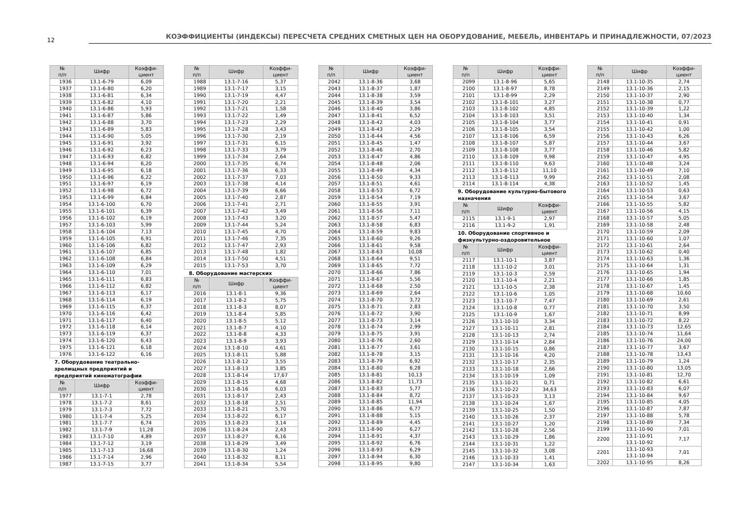12
КОЭФФИЦИЕНТЫ (ИНДЕКСЫ) ПЕРЕСЧЕТА СРЕДНИХ СМЕТНЫХ ЦЕН НА ОБОРУДОВАНИЕ, МЕБЕЛЬ, ИНВЕНТАРЬ И ПРИНАДЛЕЖНОСТИ, 07/2023
| № п/п | Шифр | Коэффи- циент |
| --- | --- | --- |
| 1936 | 13.1-6-79 | 6,09 |
| 1937 | 13.1-6-80 | 6,20 |
| 1938 | 13.1-6-81 | 6,34 |
| 1939 | 13.1-6-82 | 4,10 |
| 1940 | 13.1-6-86 | 5,93 |
| 1941 | 13.1-6-87 | 5,86 |
| 1942 | 13.1-6-88 | 3,70 |
| 1943 | 13.1-6-89 | 5,83 |
| 1944 | 13.1-6-90 | 5,05 |
| 1945 | 13.1-6-91 | 3,92 |
| 1946 | 13.1-6-92 | 6,23 |
| 1947 | 13.1-6-93 | 6,82 |
| 1948 | 13.1-6-94 | 6,20 |
| 1949 | 13.1-6-95 | 6,18 |
| 1950 | 13.1-6-96 | 6,22 |
| 1951 | 13.1-6-97 | 6,19 |
| 1952 | 13.1-6-98 | 6,72 |
| 1953 | 13.1-6-99 | 6,84 |
| 1954 | 13.1-6-100 | 6,70 |
| 1955 | 13.1-6-101 | 6,39 |
| 1956 | 13.1-6-102 | 6,19 |
| 1957 | 13.1-6-103 | 5,99 |
| 1958 | 13.1-6-104 | 7,13 |
| 1959 | 13.1-6-105 | 6,91 |
| 1960 | 13.1-6-106 | 6,82 |
| 1961 | 13.1-6-107 | 6,85 |
| 1962 | 13.1-6-108 | 6,84 |
| 1963 | 13.1-6-109 | 6,29 |
| 1964 | 13.1-6-110 | 7,01 |
| 1965 | 13.1-6-111 | 6,83 |
| 1966 | 13.1-6-112 | 6,82 |
| 1967 | 13.1-6-113 | 6,17 |
| 1968 | 13.1-6-114 | 6,19 |
| 1969 | 13.1-6-115 | 6,37 |
| 1970 | 13.1-6-116 | 6,42 |
| 1971 | 13.1-6-117 | 6,40 |
| 1972 | 13.1-6-118 | 6,14 |
| 1973 | 13.1-6-119 | 6,37 |
| 1974 | 13.1-6-120 | 6,43 |
| 1975 | 13.1-6-121 | 6,18 |
| 1976 | 13.1-6-122 | 6,16 |
7. Оборудование театрально-зрелищных предприятий и предприятий кинематографии
| № п/п | Шифр | Коэффи- циент |
| --- | --- | --- |
| 1977 | 13.1-7-1 | 2,78 |
| 1978 | 13.1-7-2 | 8,61 |
| 1979 | 13.1-7-3 | 7,72 |
| 1980 | 13.1-7-4 | 5,25 |
| 1981 | 13.1-7-7 | 6,74 |
| 1982 | 13.1-7-9 | 11,28 |
| 1983 | 13.1-7-10 | 4,89 |
| 1984 | 13.1-7-12 | 3,19 |
| 1985 | 13.1-7-13 | 16,68 |
| 1986 | 13.1-7-14 | 2,96 |
| 1987 | 13.1-7-15 | 3,77 |
| № п/п | Шифр | Коэффи- циент |
| --- | --- | --- |
| 1988 | 13.1-7-16 | 5,37 |
| 1989 | 13.1-7-17 | 3,15 |
| 1990 | 13.1-7-19 | 4,47 |
| 1991 | 13.1-7-20 | 2,21 |
| 1992 | 13.1-7-21 | 1,58 |
| 1993 | 13.1-7-22 | 1,49 |
| 1994 | 13.1-7-23 | 2,29 |
| 1995 | 13.1-7-28 | 3,43 |
| 1996 | 13.1-7-30 | 2,19 |
| 1997 | 13.1-7-31 | 6,15 |
| 1998 | 13.1-7-33 | 3,79 |
| 1999 | 13.1-7-34 | 2,64 |
| 2000 | 13.1-7-35 | 6,74 |
| 2001 | 13.1-7-36 | 6,33 |
| 2002 | 13.1-7-37 | 7,03 |
| 2003 | 13.1-7-38 | 4,14 |
| 2004 | 13.1-7-39 | 6,66 |
| 2005 | 13.1-7-40 | 2,87 |
| 2006 | 13.1-7-41 | 2,71 |
| 2007 | 13.1-7-42 | 3,49 |
| 2008 | 13.1-7-43 | 3,20 |
| 2009 | 13.1-7-44 | 5,24 |
| 2010 | 13.1-7-45 | 4,70 |
| 2011 | 13.1-7-46 | 7,35 |
| 2012 | 13.1-7-47 | 2,93 |
| 2013 | 13.1-7-48 | 1,82 |
| 2014 | 13.1-7-50 | 4,51 |
| 2015 | 13.1-7-53 | 3,70 |
8. Оборудование мастерских
| № п/п | Шифр | Коэффи- циент |
| --- | --- | --- |
| 2016 | 13.1-8-1 | 9,36 |
| 2017 | 13.1-8-2 | 5,75 |
| 2018 | 13.1-8-3 | 8,07 |
| 2019 | 13.1-8-4 | 5,85 |
| 2020 | 13.1-8-5 | 5,12 |
| 2021 | 13.1-8-7 | 4,10 |
| 2022 | 13.1-8-8 | 4,33 |
| 2023 | 13.1-8-9 | 3,93 |
| 2024 | 13.1-8-10 | 4,61 |
| 2025 | 13.1-8-11 | 5,88 |
| 2026 | 13.1-8-12 | 3,55 |
| 2027 | 13.1-8-13 | 3,85 |
| 2028 | 13.1-8-14 | 17,67 |
| 2029 | 13.1-8-15 | 4,68 |
| 2030 | 13.1-8-16 | 6,03 |
| 2031 | 13.1-8-17 | 2,43 |
| 2032 | 13.1-8-18 | 2,51 |
| 2033 | 13.1-8-21 | 5,70 |
| 2034 | 13.1-8-22 | 6,17 |
| 2035 | 13.1-8-23 | 3,14 |
| 2036 | 13.1-8-24 | 2,43 |
| 2037 | 13.1-8-27 | 6,16 |
| 2038 | 13.1-8-29 | 3,49 |
| 2039 | 13.1-8-30 | 1,24 |
| 2040 | 13.1-8-32 | 8,11 |
| 2041 | 13.1-8-34 | 5,54 |
| № п/п | Шифр | Коэффи- циент |
| --- | --- | --- |
| 2042 | 13.1-8-36 | 3,68 |
| 2043 | 13.1-8-37 | 1,87 |
| 2044 | 13.1-8-38 | 3,59 |
| 2045 | 13.1-8-39 | 3,54 |
| 2046 | 13.1-8-40 | 3,86 |
| 2047 | 13.1-8-41 | 6,52 |
| 2048 | 13.1-8-42 | 4,03 |
| 2049 | 13.1-8-43 | 2,29 |
| 2050 | 13.1-8-44 | 4,56 |
| 2051 | 13.1-8-45 | 1,47 |
| 2052 | 13.1-8-46 | 2,70 |
| 2053 | 13.1-8-47 | 4,86 |
| 2054 | 13.1-8-48 | 2,06 |
| 2055 | 13.1-8-49 | 4,34 |
| 2056 | 13.1-8-50 | 9,33 |
| 2057 | 13.1-8-51 | 4,61 |
| 2058 | 13.1-8-53 | 6,72 |
| 2059 | 13.1-8-54 | 7,19 |
| 2060 | 13.1-8-55 | 3,91 |
| 2061 | 13.1-8-56 | 7,11 |
| 2062 | 13.1-8-57 | 5,47 |
| 2063 | 13.1-8-58 | 6,83 |
| 2064 | 13.1-8-59 | 9,83 |
| 2065 | 13.1-8-60 | 9,26 |
| 2066 | 13.1-8-61 | 9,58 |
| 2067 | 13.1-8-63 | 10,08 |
| 2068 | 13.1-8-64 | 9,51 |
| 2069 | 13.1-8-65 | 7,72 |
| 2070 | 13.1-8-66 | 7,86 |
| 2071 | 13.1-8-67 | 5,56 |
| 2072 | 13.1-8-68 | 2,50 |
| 2073 | 13.1-8-69 | 2,64 |
| 2074 | 13.1-8-70 | 3,72 |
| 2075 | 13.1-8-71 | 2,83 |
| 2076 | 13.1-8-72 | 3,90 |
| 2077 | 13.1-8-73 | 3,14 |
| 2078 | 13.1-8-74 | 2,99 |
| 2079 | 13.1-8-75 | 3,91 |
| 2080 | 13.1-8-76 | 2,60 |
| 2081 | 13.1-8-77 | 3,61 |
| 2082 | 13.1-8-78 | 3,15 |
| 2083 | 13.1-8-79 | 6,92 |
| 2084 | 13.1-8-80 | 6,28 |
| 2085 | 13.1-8-81 | 10,13 |
| 2086 | 13.1-8-82 | 11,73 |
| 2087 | 13.1-8-83 | 5,77 |
| 2088 | 13.1-8-84 | 8,72 |
| 2089 | 13.1-8-85 | 11,94 |
| 2090 | 13.1-8-86 | 6,77 |
| 2091 | 13.1-8-88 | 5,15 |
| 2092 | 13.1-8-89 | 4,45 |
| 2093 | 13.1-8-90 | 6,27 |
| 2094 | 13.1-8-91 | 4,37 |
| 2095 | 13.1-8-92 | 6,76 |
| 2096 | 13.1-8-93 | 6,29 |
| 2097 | 13.1-8-94 | 6,30 |
| 2098 | 13.1-8-95 | 9,80 |
| № п/п | Шифр | Коэффи- циент |
| --- | --- | --- |
| 2099 | 13.1-8-96 | 5,65 |
| 2100 | 13.1-8-97 | 8,78 |
| 2101 | 13.1-8-99 | 2,29 |
| 2102 | 13.1-8-101 | 3,27 |
| 2103 | 13.1-8-102 | 4,85 |
| 2104 | 13.1-8-103 | 3,51 |
| 2105 | 13.1-8-104 | 3,77 |
| 2106 | 13.1-8-105 | 3,54 |
| 2107 | 13.1-8-106 | 6,59 |
| 2108 | 13.1-8-107 | 5,87 |
| 2109 | 13.1-8-108 | 3,77 |
| 2110 | 13.1-8-109 | 9,98 |
| 2111 | 13.1-8-110 | 9,63 |
| 2112 | 13.1-8-112 | 11,10 |
| 2113 | 13.1-8-113 | 9,99 |
| 2114 | 13.1-8-114 | 4,38 |
9. Оборудование культурно-бытового назначения
| № п/п | Шифр | Коэффи- циент |
| --- | --- | --- |
| 2115 | 13.1-9-1 | 2,97 |
| 2116 | 13.1-9-2 | 1,91 |
10. Оборудование спортивное и физкультурно-оздоровительное
| № п/п | Шифр | Коэффи- циент |
| --- | --- | --- |
| 2117 | 13.1-10-1 | 3,87 |
| 2118 | 13.1-10-2 | 3,01 |
| 2119 | 13.1-10-3 | 2,59 |
| 2120 | 13.1-10-4 | 2,21 |
| 2121 | 13.1-10-5 | 2,38 |
| 2122 | 13.1-10-6 | 1,05 |
| 2123 | 13.1-10-7 | 7,47 |
| 2124 | 13.1-10-8 | 0,77 |
| 2125 | 13.1-10-9 | 1,67 |
| 2126 | 13.1-10-10 | 3,34 |
| 2127 | 13.1-10-11 | 2,81 |
| 2128 | 13.1-10-13 | 2,74 |
| 2129 | 13.1-10-14 | 2,84 |
| 2130 | 13.1-10-15 | 0,86 |
| 2131 | 13.1-10-16 | 4,20 |
| 2132 | 13.1-10-17 | 2,35 |
| 2133 | 13.1-10-18 | 2,66 |
| 2134 | 13.1-10-19 | 1,09 |
| 2135 | 13.1-10-21 | 0,71 |
| 2136 | 13.1-10-22 | 34,63 |
| 2137 | 13.1-10-23 | 3,13 |
| 2138 | 13.1-10-24 | 1,67 |
| 2139 | 13.1-10-25 | 1,50 |
| 2140 | 13.1-10-26 | 2,37 |
| 2141 | 13.1-10-27 | 1,20 |
| 2142 | 13.1-10-28 | 2,56 |
| 2143 | 13.1-10-29 | 1,86 |
| 2144 | 13.1-10-31 | 1,22 |
| 2145 | 13.1-10-32 | 3,08 |
| 2146 | 13.1-10-33 | 1,41 |
| 2147 | 13.1-10-34 | 1,63 |
| № п/п | Шифр | Коэффи- циент |
| --- | --- | --- |
| 2148 | 13.1-10-35 | 2,74 |
| 2149 | 13.1-10-36 | 2,15 |
| 2150 | 13.1-10-37 | 2,90 |
| 2151 | 13.1-10-38 | 0,77 |
| 2152 | 13.1-10-39 | 1,22 |
| 2153 | 13.1-10-40 | 1,34 |
| 2154 | 13.1-10-41 | 0,91 |
| 2155 | 13.1-10-42 | 1,00 |
| 2156 | 13.1-10-43 | 6,26 |
| 2157 | 13.1-10-44 | 3,67 |
| 2158 | 13.1-10-46 | 5,82 |
| 2159 | 13.1-10-47 | 4,95 |
| 2160 | 13.1-10-48 | 3,24 |
| 2161 | 13.1-10-49 | 7,10 |
| 2162 | 13.1-10-51 | 2,08 |
| 2163 | 13.1-10-52 | 1,45 |
| 2164 | 13.1-10-53 | 0,63 |
| 2165 | 13.1-10-54 | 3,67 |
| 2166 | 13.1-10-55 | 5,82 |
| 2167 | 13.1-10-56 | 4,15 |
| 2168 | 13.1-10-57 | 5,05 |
| 2169 | 13.1-10-58 | 2,48 |
| 2170 | 13.1-10-59 | 2,09 |
| 2171 | 13.1-10-60 | 1,07 |
| 2172 | 13.1-10-61 | 2,64 |
| 2173 | 13.1-10-62 | 0,40 |
| 2174 | 13.1-10-63 | 1,36 |
| 2175 | 13.1-10-64 | 1,31 |
| 2176 | 13.1-10-65 | 1,94 |
| 2177 | 13.1-10-66 | 1,85 |
| 2178 | 13.1-10-67 | 1,45 |
| 2179 | 13.1-10-68 | 10,60 |
| 2180 | 13.1-10-69 | 2,61 |
| 2181 | 13.1-10-70 | 3,50 |
| 2182 | 13.1-10-71 | 8,99 |
| 2183 | 13.1-10-72 | 8,22 |
| 2184 | 13.1-10-73 | 12,65 |
| 2185 | 13.1-10-74 | 11,64 |
| 2186 | 13.1-10-76 | 24,00 |
| 2187 | 13.1-10-77 | 3,67 |
| 2188 | 13.1-10-78 | 13,43 |
| 2189 | 13.1-10-79 | 1,24 |
| 2190 | 13.1-10-80 | 13,05 |
| 2191 | 13.1-10-81 | 12,70 |
| 2192 | 13.1-10-82 | 6,61 |
| 2193 | 13.1-10-83 | 6,07 |
| 2194 | 13.1-10-84 | 9,67 |
| 2195 | 13.1-10-85 | 4,05 |
| 2196 | 13.1-10-87 | 7,87 |
| 2197 | 13.1-10-88 | 5,78 |
| 2198 | 13.1-10-89 | 7,34 |
| 2199 | 13.1-10-90 | 7,01 |
| 2200 | 13.1-10-91 13.1-10-92 | 7,17 |
| 2201 | 13.1-10-93 13.1-10-94 | 7,01 |
| 2202 | 13.1-10-95 | 8,26 |